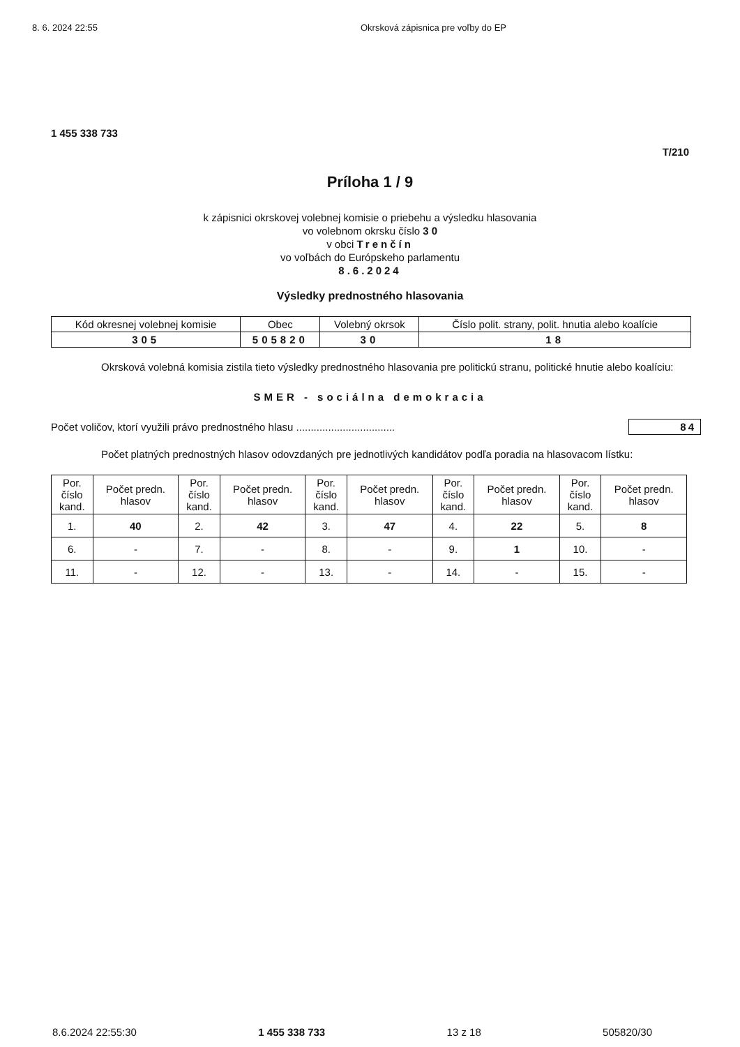8. 6. 2024 22:55 Okrsková zápisnica pre voľby do EP
1 455 338 733
T/210
Príloha 1 / 9
k zápisnici okrskovej volebnej komisie o priebehu a výsledku hlasovania
vo volebnom okrsku číslo 3 0
v obci Trenčín
vo voľbách do Európskeho parlamentu
8.6.2024
Výsledky prednostného hlasovania
| Kód okresnej volebnej komisie | Obec | Volebný okrsok | Číslo polit. strany, polit. hnutia alebo koalície |
| 305 | 505820 | 30 | 18 |
Okrsková volebná komisia zistila tieto výsledky prednostného hlasovania pre politickú stranu, politické hnutie alebo koalíciu:
SMER - sociálna demokracia
Počet voličov, ktorí využili právo prednostného hlasu .................................. 84
Počet platných prednostných hlasov odovzdaných pre jednotlivých kandidátov podľa poradia na hlasovacom lístku:
| Por. číslo kand. | Počet predn. hlasov | Por. číslo kand. | Počet predn. hlasov | Por. číslo kand. | Počet predn. hlasov | Por. číslo kand. | Počet predn. hlasov | Por. číslo kand. | Počet predn. hlasov |
| 1. | 40 | 2. | 42 | 3. | 47 | 4. | 22 | 5. | 8 |
| 6. | - | 7. | - | 8. | - | 9. | 1 | 10. | - |
| 11. | - | 12. | - | 13. | - | 14. | - | 15. | - |
8.6.2024 22:55:30 1 455 338 733 13 z 18 505820/30